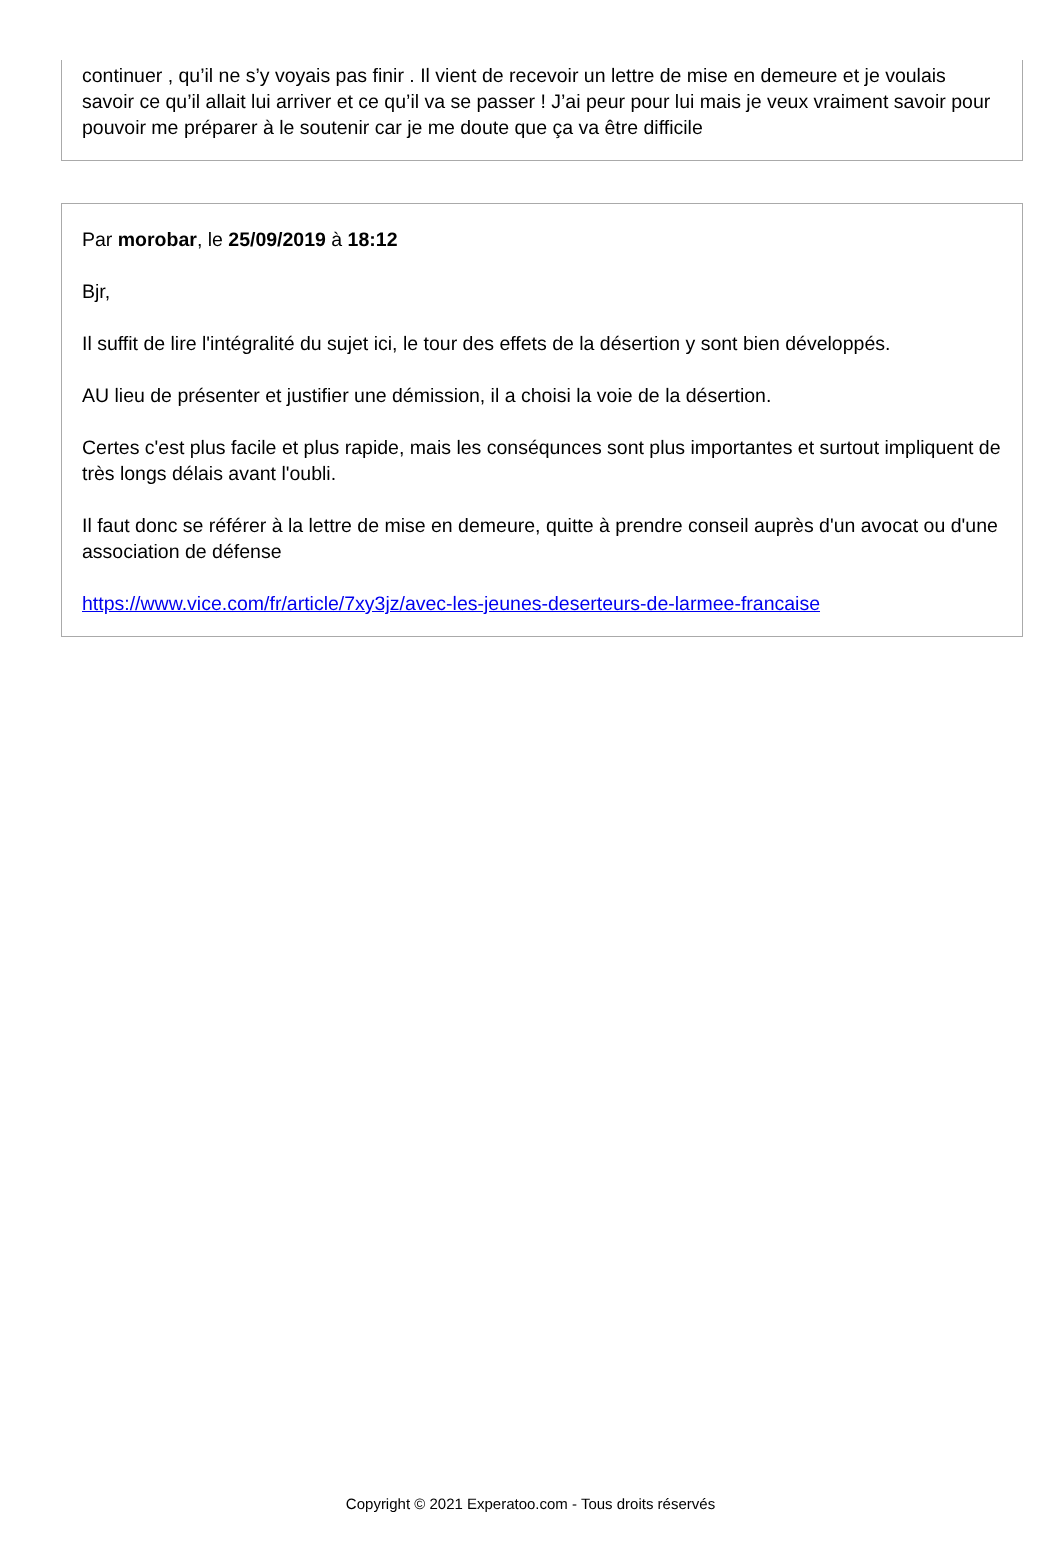continuer , qu’il ne s’y voyais pas finir . Il vient de recevoir un lettre de mise en demeure et je voulais savoir ce qu’il allait lui arriver et ce qu’il va se passer ! J’ai peur pour lui mais je veux vraiment savoir pour pouvoir me préparer à le soutenir car je me doute que ça va être difficile
Par morobar, le 25/09/2019 à 18:12
Bjr,
Il suffit de lire l'intégralité du sujet ici, le tour des effets de la désertion y sont bien développés.
AU lieu de présenter et justifier une démission, il a choisi la voie de la désertion.
Certes c'est plus facile et plus rapide, mais les conséqunces sont plus importantes et surtout impliquent de très longs délais avant l'oubli.
Il faut donc se référer à la lettre de mise en demeure, quitte à prendre conseil auprès d'un avocat ou d'une association de défense
https://www.vice.com/fr/article/7xy3jz/avec-les-jeunes-deserteurs-de-larmee-francaise
Copyright © 2021 Experatoo.com - Tous droits réservés